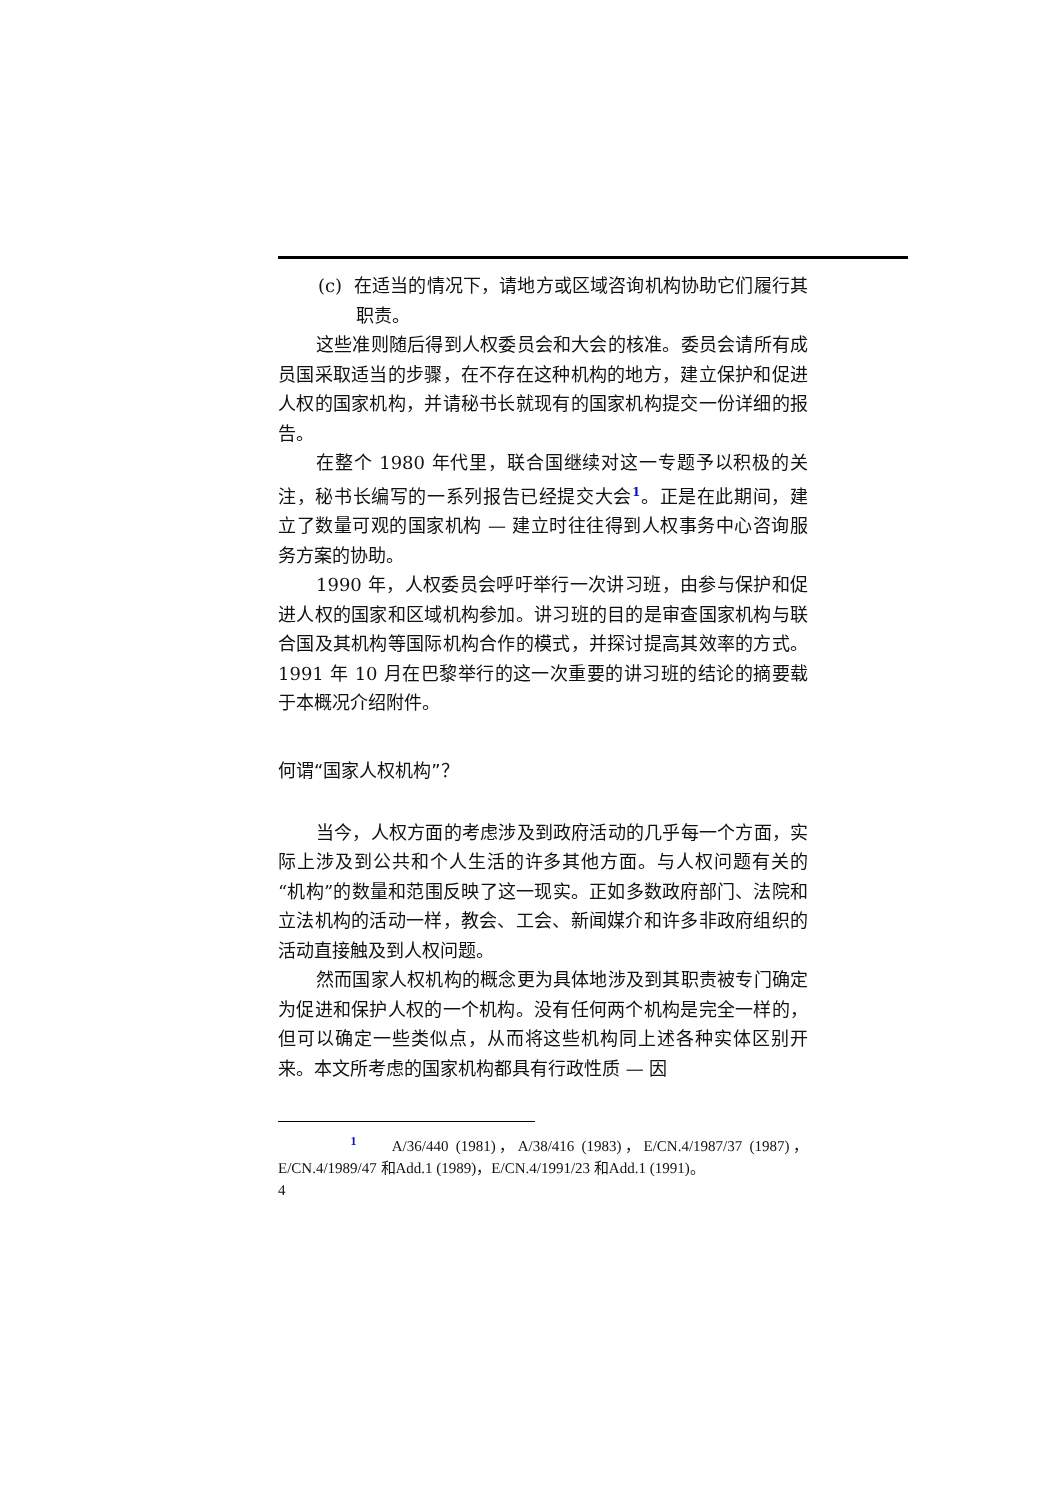(c) 在适当的情况下，请地方或区域咨询机构协助它们履行其职责。
这些准则随后得到人权委员会和大会的核准。委员会请所有成员国采取适当的步骤，在不存在这种机构的地方，建立保护和促进人权的国家机构，并请秘书长就现有的国家机构提交一份详细的报告。
在整个 1980 年代里，联合国继续对这一专题予以积极的关注，秘书长编写的一系列报告已经提交大会<sup>1</sup>。正是在此期间，建立了数量可观的国家机构 — 建立时往往得到人权事务中心咨询服务方案的协助。
1990 年，人权委员会呼吁举行一次讲习班，由参与保护和促进人权的国家和区域机构参加。讲习班的目的是审查国家机构与联合国及其机构等国际机构合作的模式，并探讨提高其效率的方式。1991 年 10 月在巴黎举行的这一次重要的讲习班的结论的摘要载于本概况介绍附件。
何谓“国家人权机构”？
当今，人权方面的考虑涉及到政府活动的几乎每一个方面，实际上涉及到公共和个人生活的许多其他方面。与人权问题有关的“机构”的数量和范围反映了这一现实。正如多数政府部门、法院和立法机构的活动一样，教会、工会、新闻媒介和许多非政府组织的活动直接触及到人权问题。
然而国家人权机构的概念更为具体地涉及到其职责被专门确定为促进和保护人权的一个机构。没有任何两个机构是完全一样的，但可以确定一些类似点，从而将这些机构同上述各种实体区别开来。本文所考虑的国家机构都具有行政性质 — 因
<sup>1</sup> A/36/440 (1981)，A/38/416 (1983)，E/CN.4/1987/37 (1987)，E/CN.4/1989/47 和Add.1 (1989)，E/CN.4/1991/23 和Add.1 (1991)。
4